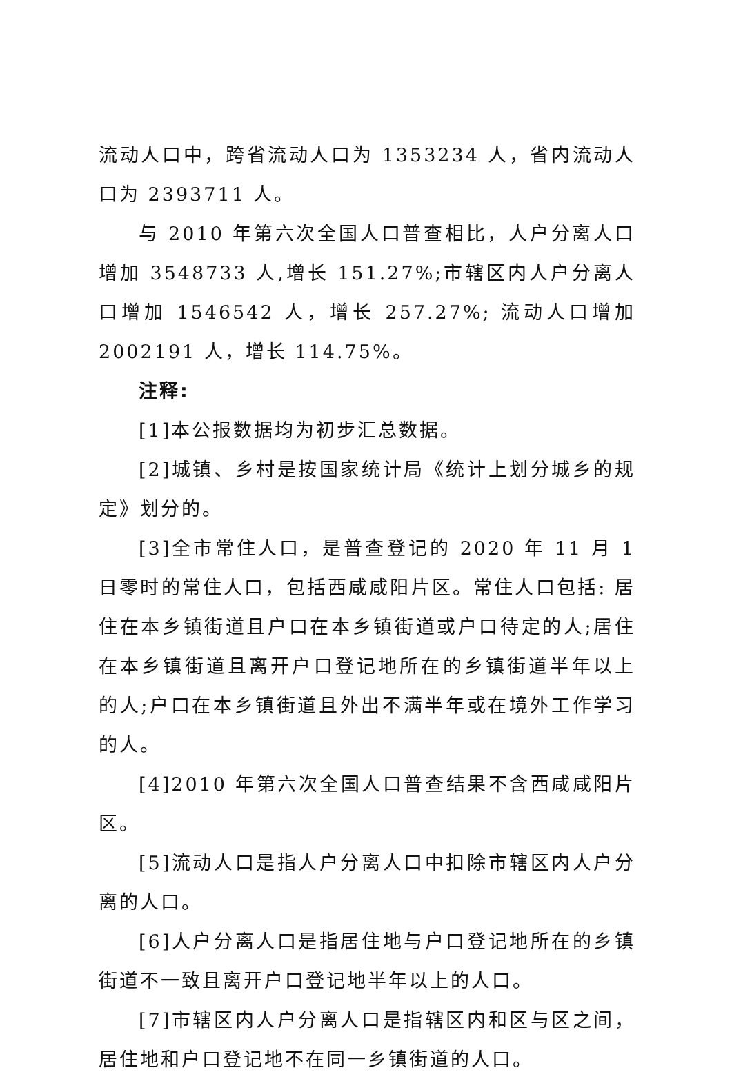流动人口中，跨省流动人口为 1353234 人，省内流动人口为 2393711 人。
与 2010 年第六次全国人口普查相比，人户分离人口增加 3548733 人,增长 151.27%;市辖区内人户分离人口增加 1546542 人，增长 257.27%; 流动人口增加 2002191 人，增长 114.75%。
注释:
[1]本公报数据均为初步汇总数据。
[2]城镇、乡村是按国家统计局《统计上划分城乡的规定》划分的。
[3]全市常住人口，是普查登记的 2020 年 11 月 1 日零时的常住人口，包括西咸咸阳片区。常住人口包括: 居住在本乡镇街道且户口在本乡镇街道或户口待定的人;居住在本乡镇街道且离开户口登记地所在的乡镇街道半年以上的人;户口在本乡镇街道且外出不满半年或在境外工作学习的人。
[4]2010 年第六次全国人口普查结果不含西咸咸阳片区。
[5]流动人口是指人户分离人口中扣除市辖区内人户分离的人口。
[6]人户分离人口是指居住地与户口登记地所在的乡镇街道不一致且离开户口登记地半年以上的人口。
[7]市辖区内人户分离人口是指辖区内和区与区之间，居住地和户口登记地不在同一乡镇街道的人口。